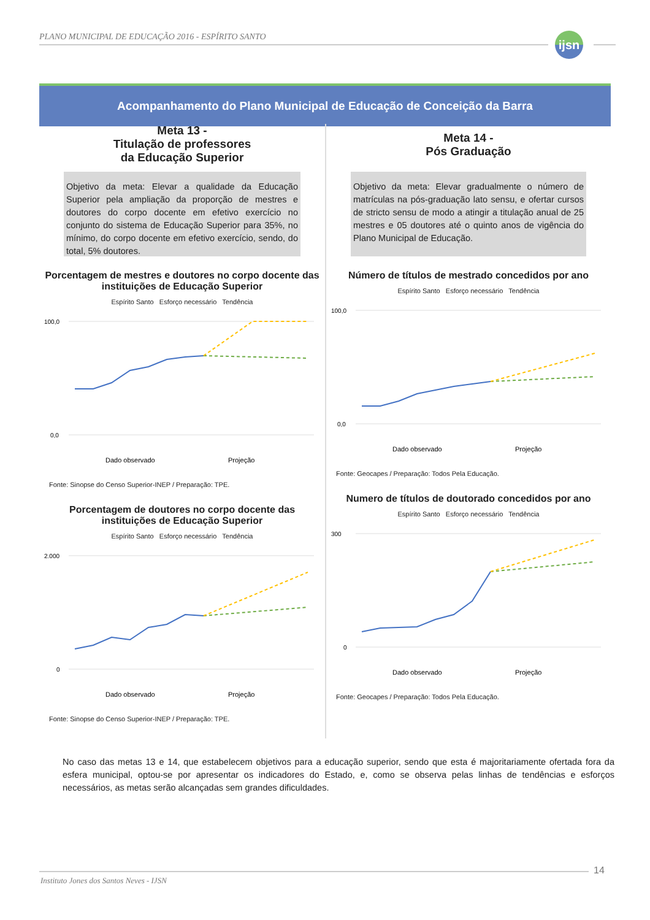PLANO MUNICIPAL DE EDUCAÇÃO 2016 - ESPÍRITO SANTO
ijsn
Acompanhamento do Plano Municipal de Educação de Conceição da Barra
Meta 13 -
Titulação de professores
da Educação Superior
Objetivo da meta: Elevar a qualidade da Educação Superior pela ampliação da proporção de mestres e doutores do corpo docente em efetivo exercício no conjunto do sistema de Educação Superior para 35%, no mínimo, do corpo docente em efetivo exercício, sendo, do total, 5% doutores.
Porcentagem de mestres e doutores no corpo docente das instituições de Educação Superior
Espírito Santo Esforço necessário Tendência
100,0
0,0
Dado observado
Projeção
Fonte: Sinopse do Censo Superior-INEP / Preparação: TPE.
Porcentagem de doutores no corpo docente das instituições de Educação Superior
Espírito Santo Esforço necessário Tendência
2.000
0
Dado observado
Projeção
Fonte: Sinopse do Censo Superior-INEP / Preparação: TPE.
Meta 14 -
Pós Graduação
Objetivo da meta: Elevar gradualmente o número de matrículas na pós-graduação lato sensu, e ofertar cursos de stricto sensu de modo a atingir a titulação anual de 25 mestres e 05 doutores até o quinto anos de vigência do Plano Municipal de Educação.
Número de títulos de mestrado concedidos por ano
Espírito Santo Esforço necessário Tendência
100,0
0,0
Dado observado
Projeção
Fonte: Geocapes / Preparação: Todos Pela Educação.
Numero de títulos de doutorado concedidos por ano
Espírito Santo Esforço necessário Tendência
300
0
Dado observado
Projeção
Fonte: Geocapes / Preparação: Todos Pela Educação.
No caso das metas 13 e 14, que estabelecem objetivos para a educação superior, sendo que esta é majoritariamente ofertada fora da esfera municipal, optou-se por apresentar os indicadores do Estado, e, como se observa pelas linhas de tendências e esforços necessários, as metas serão alcançadas sem grandes dificuldades.
Instituto Jones dos Santos Neves - IJSN
14